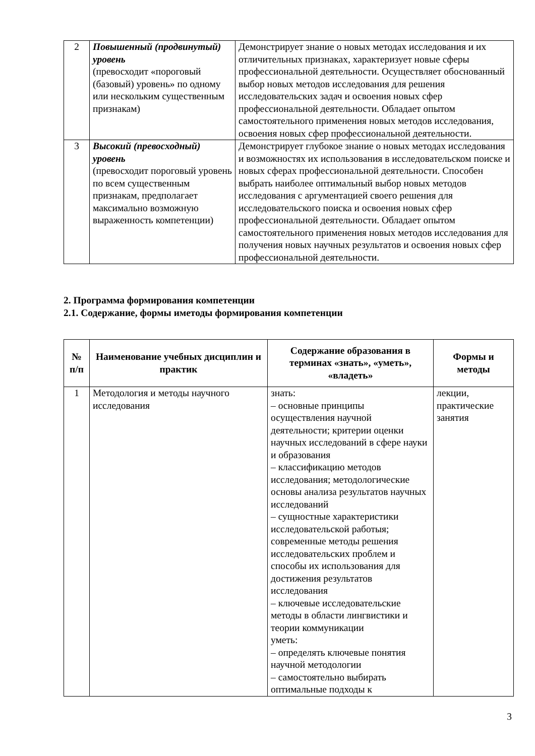| 2 | Повышенный (продвинутый) уровень (превосходит «пороговый (базовый) уровень» по одному или нескольким существенным признакам) | Демонстрирует знание о новых методах исследования и их отличительных признаках, характеризует новые сферы профессиональной деятельности. Осуществляет обоснованный выбор новых методов исследования для решения исследовательских задач и освоения новых сфер профессиональной деятельности. Обладает опытом самостоятельного применения новых методов исследования, освоения новых сфер профессиональной деятельности. |
| 3 | Высокий (превосходный) уровень (превосходит пороговый уровень по всем существенным признакам, предполагает максимально возможную выраженность компетенции) | Демонстрирует глубокое знание о новых методах исследования и возможностях их использования в исследовательском поиске и новых сферах профессиональной деятельности. Способен выбрать наиболее оптимальный выбор новых методов исследования с аргументацией своего решения для исследовательского поиска и освоения новых сфер профессиональной деятельности. Обладает опытом самостоятельного применения новых методов исследования для получения новых научных результатов и освоения новых сфер профессиональной деятельности. |
2. Программа формирования компетенции
2.1. Содержание, формы иметоды формирования компетенции
| № п/п | Наименование учебных дисциплин и практик | Содержание образования в терминах «знать», «уметь», «владеть» | Формы и методы |
| --- | --- | --- | --- |
| 1 | Методология и методы научного исследования | знать: – основные принципы осуществления научной деятельности; критерии оценки научных исследований в сфере науки и образования – классификацию методов исследования; методологические основы анализа результатов научных исследований – сущностные характеристики исследовательской работыя; современные методы решения исследовательских проблем и способы их использования для достижения результатов исследования – ключевые исследовательские методы в области лингвистики и теории коммуникации уметь: – определять ключевые понятия научной методологии – самостоятельно выбирать оптимальные подходы к | лекции, практические занятия |
3